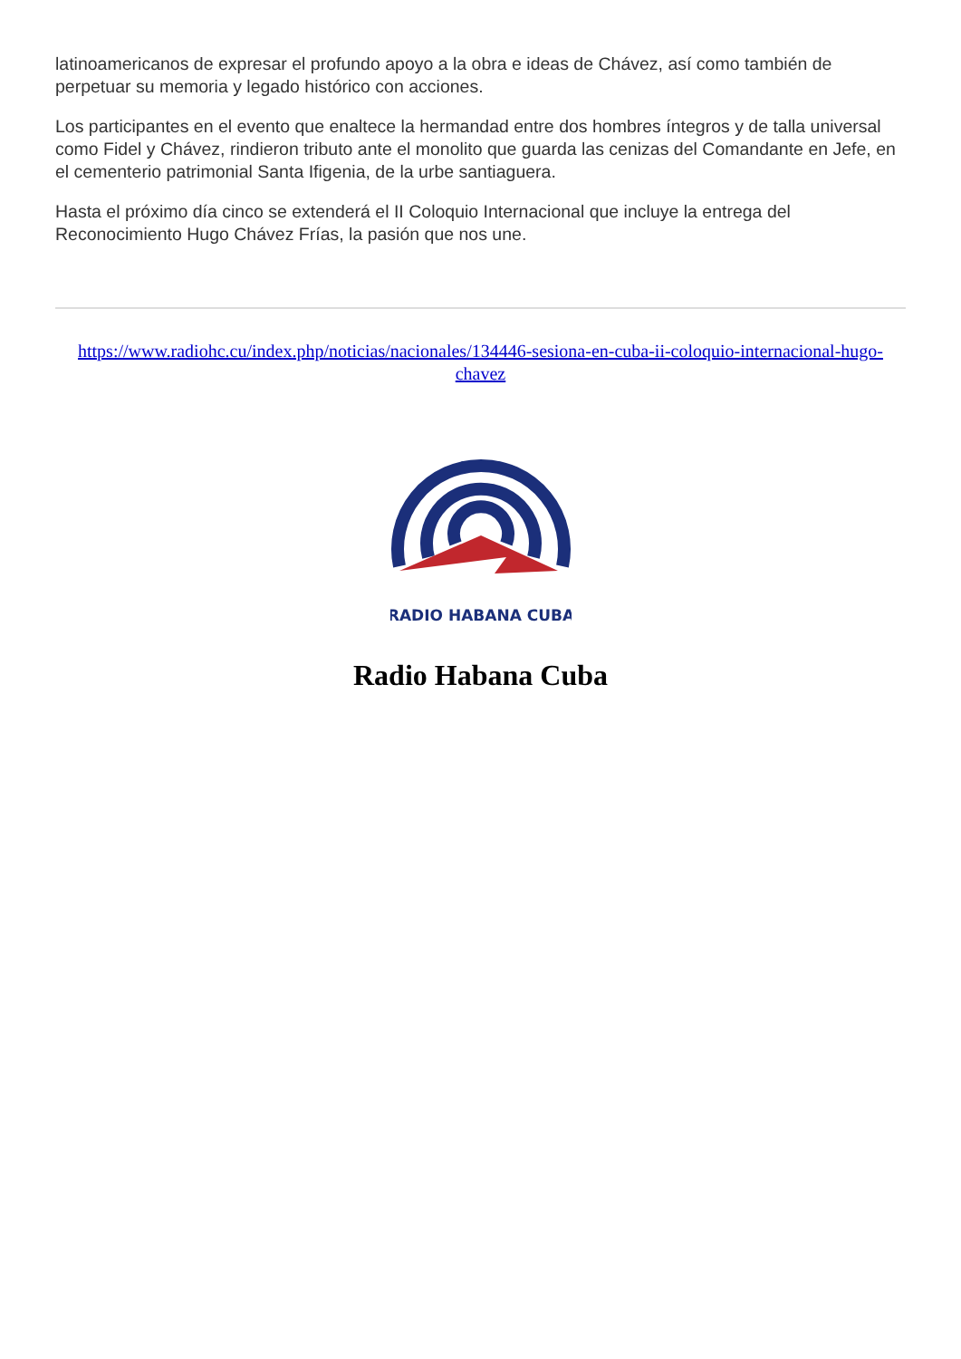latinoamericanos de expresar el profundo apoyo a la obra e ideas de Chávez, así como también de perpetuar su memoria y legado histórico con acciones.
Los participantes en el evento que enaltece la hermandad entre dos hombres íntegros y de talla universal como Fidel y Chávez, rindieron tributo ante el monolito que guarda las cenizas del Comandante en Jefe, en el cementerio patrimonial Santa Ifigenia, de la urbe santiaguera.
Hasta el próximo día cinco se extenderá el II Coloquio Internacional que incluye la entrega del Reconocimiento Hugo Chávez Frías, la pasión que nos une.
https://www.radiohc.cu/index.php/noticias/nacionales/134446-sesiona-en-cuba-ii-coloquio-internacional-hugo-chavez
RADIO HABANA CUBA
Radio Habana Cuba